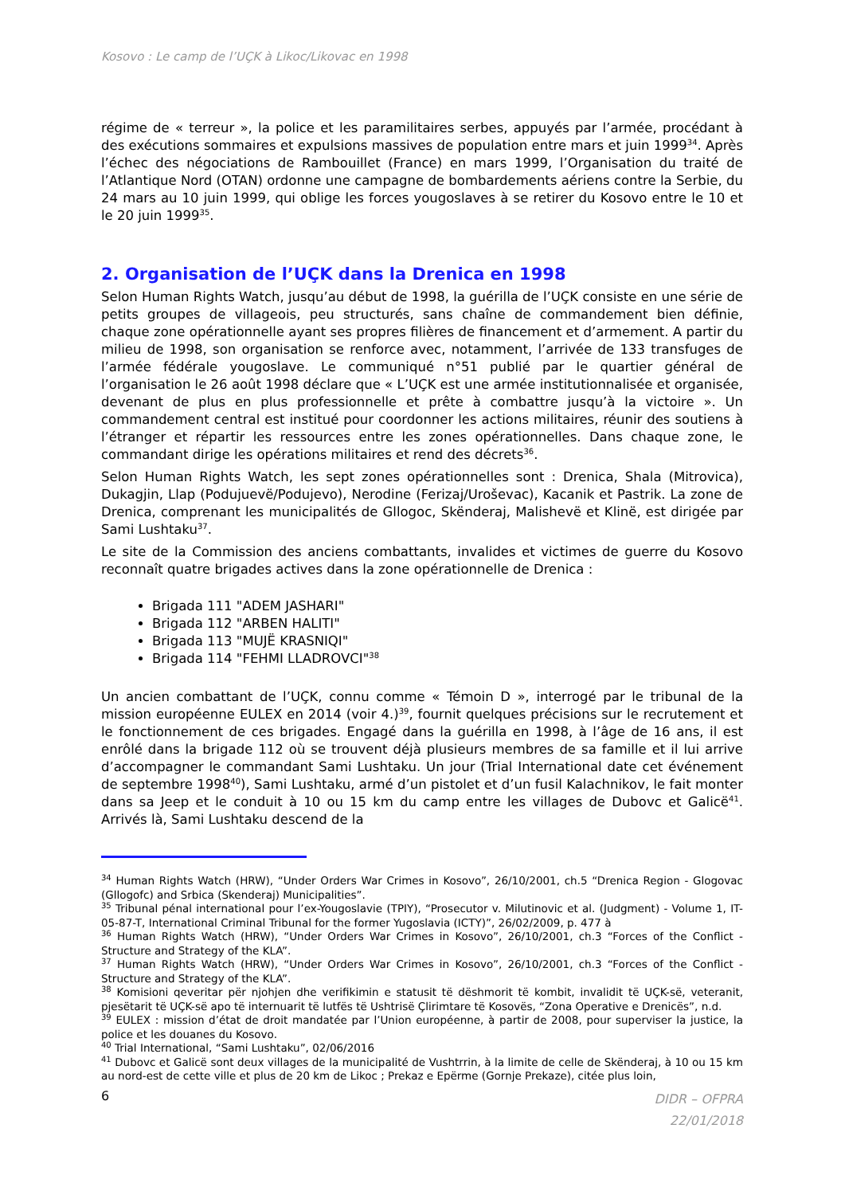Kosovo : Le camp de l’UÇK à Likoc/Likovac en 1998
régime de « terreur », la police et les paramilitaires serbes, appuyés par l’armée, procédant à des exécutions sommaires et expulsions massives de population entre mars et juin 1999<sup>34</sup>. Après l’échec des négociations de Rambouillet (France) en mars 1999, l’Organisation du traité de l’Atlantique Nord (OTAN) ordonne une campagne de bombardements aériens contre la Serbie, du 24 mars au 10 juin 1999, qui oblige les forces yougoslaves à se retirer du Kosovo entre le 10 et le 20 juin 1999<sup>35</sup>.
2. Organisation de l’UÇK dans la Drenica en 1998
Selon Human Rights Watch, jusqu’au début de 1998, la guérilla de l’UÇK consiste en une série de petits groupes de villageois, peu structurés, sans chaîne de commandement bien définie, chaque zone opérationnelle ayant ses propres filières de financement et d’armement. A partir du milieu de 1998, son organisation se renforce avec, notamment, l’arrivée de 133 transfuges de l’armée fédérale yougoslave. Le communiqué n°51 publié par le quartier général de l’organisation le 26 août 1998 déclare que « L’UÇK est une armée institutionnalisée et organisée, devenant de plus en plus professionnelle et prête à combattre jusqu’à la victoire ». Un commandement central est institué pour coordonner les actions militaires, réunir des soutiens à l’étranger et répartir les ressources entre les zones opérationnelles. Dans chaque zone, le commandant dirige les opérations militaires et rend des décrets<sup>36</sup>.
Selon Human Rights Watch, les sept zones opérationnelles sont : Drenica, Shala (Mitrovica), Dukagjin, Llap (Podujuevë/Podujevo), Nerodine (Ferizaj/Uroševac), Kacanik et Pastrik. La zone de Drenica, comprenant les municipalités de Gllogoc, Skënderaj, Malishevë et Klinë, est dirigée par Sami Lushtaku<sup>37</sup>.
Le site de la Commission des anciens combattants, invalides et victimes de guerre du Kosovo reconnaît quatre brigades actives dans la zone opérationnelle de Drenica :
Brigada 111 "ADEM JASHARI"
Brigada 112 "ARBEN HALITI"
Brigada 113 "MUJË KRASNIQI"
Brigada 114 "FEHMI LLADROVCI"<sup>38</sup>
Un ancien combattant de l’UÇK, connu comme « Témoin D », interrogé par le tribunal de la mission européenne EULEX en 2014 (voir 4.)<sup>39</sup>, fournit quelques précisions sur le recrutement et le fonctionnement de ces brigades. Engagé dans la guérilla en 1998, à l’âge de 16 ans, il est enrôlé dans la brigade 112 où se trouvent déjà plusieurs membres de sa famille et il lui arrive d’accompagner le commandant Sami Lushtaku. Un jour (Trial International date cet événement de septembre 1998<sup>40</sup>), Sami Lushtaku, armé d’un pistolet et d’un fusil Kalachnikov, le fait monter dans sa Jeep et le conduit à 10 ou 15 km du camp entre les villages de Dubovc et Galicë<sup>41</sup>. Arrivés là, Sami Lushtaku descend de la
<sup>34</sup> Human Rights Watch (HRW), “Under Orders War Crimes in Kosovo”, 26/10/2001, ch.5 “Drenica Region - Glogovac (Gllogofc) and Srbica (Skenderaj) Municipalities”.
<sup>35</sup> Tribunal pénal international pour l’ex-Yougoslavie (TPIY), “Prosecutor v. Milutinovic et al. (Judgment) - Volume 1, IT-05-87-T, International Criminal Tribunal for the former Yugoslavia (ICTY)”, 26/02/2009, p. 477 à
<sup>36</sup> Human Rights Watch (HRW), “Under Orders War Crimes in Kosovo”, 26/10/2001, ch.3 “Forces of the Conflict - Structure and Strategy of the KLA”.
<sup>37</sup> Human Rights Watch (HRW), “Under Orders War Crimes in Kosovo”, 26/10/2001, ch.3 “Forces of the Conflict - Structure and Strategy of the KLA”.
<sup>38</sup> Komisioni qeveritar për njohjen dhe verifikimin e statusit të dëshmorit të kombit, invalidit të UÇK-së, veteranit, pjesëtarit të UÇK-së apo të internuarit të lutfës të Ushtrisë Çlirimtare të Kosovës, “Zona Operative e Drenicës”, n.d.
<sup>39</sup> EULEX : mission d’état de droit mandatée par l’Union européenne, à partir de 2008, pour superviser la justice, la police et les douanes du Kosovo.
<sup>40</sup> Trial International, “Sami Lushtaku”, 02/06/2016
<sup>41</sup> Dubovc et Galicë sont deux villages de la municipalité de Vushtrrin, à la limite de celle de Skënderaj, à 10 ou 15 km au nord-est de cette ville et plus de 20 km de Likoc ; Prekaz e Epërme (Gornje Prekaze), citée plus loin,
6 DIDR – OFPRA
22/01/2018